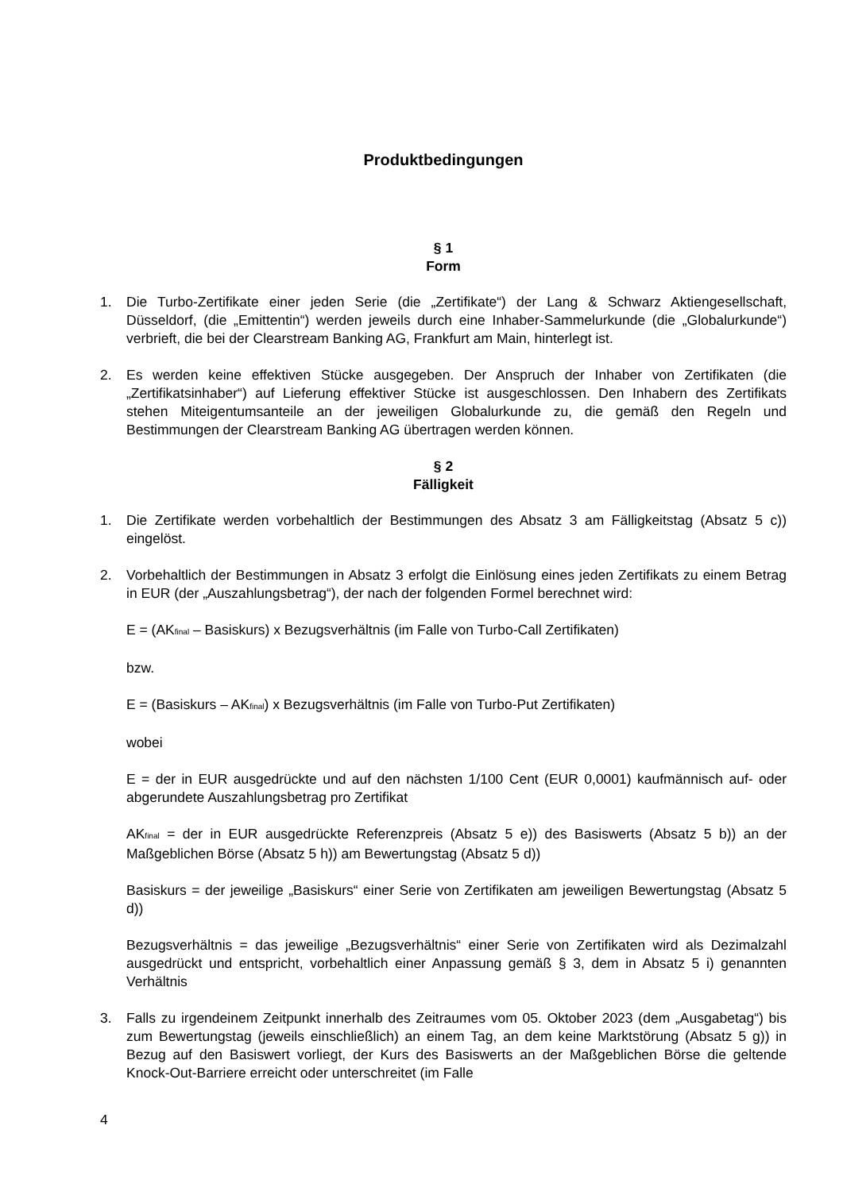Produktbedingungen
§ 1
Form
1. Die Turbo-Zertifikate einer jeden Serie (die „Zertifikate“) der Lang & Schwarz Aktiengesellschaft, Düsseldorf, (die „Emittentin“) werden jeweils durch eine Inhaber-Sammelurkunde (die „Globalurkunde“) verbrieft, die bei der Clearstream Banking AG, Frankfurt am Main, hinterlegt ist.
2. Es werden keine effektiven Stücke ausgegeben. Der Anspruch der Inhaber von Zertifikaten (die „Zertifikatsinhaber“) auf Lieferung effektiver Stücke ist ausgeschlossen. Den Inhabern des Zertifikats stehen Miteigentumsanteile an der jeweiligen Globalurkunde zu, die gemäß den Regeln und Bestimmungen der Clearstream Banking AG übertragen werden können.
§ 2
Fälligkeit
1. Die Zertifikate werden vorbehaltlich der Bestimmungen des Absatz 3 am Fälligkeitstag (Absatz 5 c)) eingelöst.
2. Vorbehaltlich der Bestimmungen in Absatz 3 erfolgt die Einlösung eines jeden Zertifikats zu einem Betrag in EUR (der „Auszahlungsbetrag“), der nach der folgenden Formel berechnet wird:
E = (AK<sub>final</sub> – Basiskurs) x Bezugsverhältnis (im Falle von Turbo-Call Zertifikaten)
bzw.
E = (Basiskurs – AK<sub>final</sub>) x Bezugsverhältnis (im Falle von Turbo-Put Zertifikaten)
wobei
E = der in EUR ausgedrückte und auf den nächsten 1/100 Cent (EUR 0,0001) kaufmännisch auf- oder abgerundete Auszahlungsbetrag pro Zertifikat
AK<sub>final</sub> = der in EUR ausgedrückte Referenzpreis (Absatz 5 e)) des Basiswerts (Absatz 5 b)) an der Maßgeblichen Börse (Absatz 5 h)) am Bewertungstag (Absatz 5 d))
Basiskurs = der jeweilige „Basiskurs“ einer Serie von Zertifikaten am jeweiligen Bewertungstag (Absatz 5 d))
Bezugsverhältnis = das jeweilige „Bezugsverhältnis“ einer Serie von Zertifikaten wird als Dezimalzahl ausgedrückt und entspricht, vorbehaltlich einer Anpassung gemäß § 3, dem in Absatz 5 i) genannten Verhältnis
3. Falls zu irgendeinem Zeitpunkt innerhalb des Zeitraumes vom 05. Oktober 2023 (dem „Ausgabetag“) bis zum Bewertungstag (jeweils einschließlich) an einem Tag, an dem keine Marktstörung (Absatz 5 g)) in Bezug auf den Basiswert vorliegt, der Kurs des Basiswerts an der Maßgeblichen Börse die geltende Knock-Out-Barriere erreicht oder unterschreitet (im Falle
4